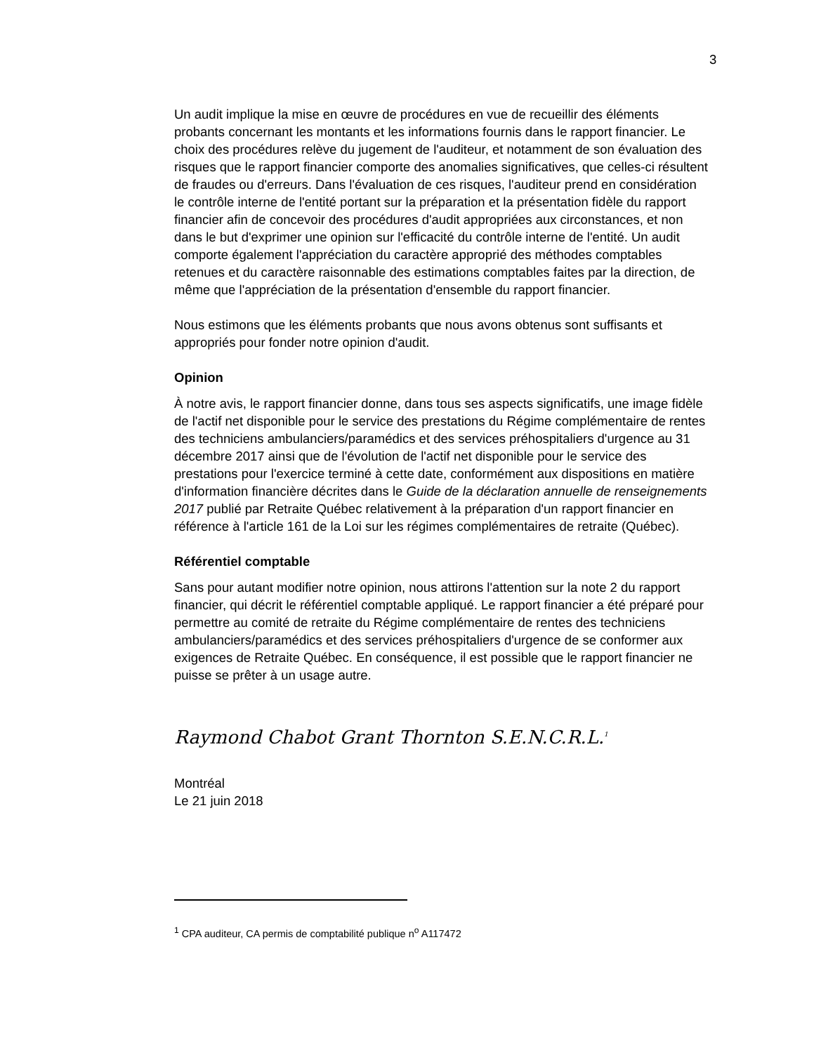3
Un audit implique la mise en œuvre de procédures en vue de recueillir des éléments probants concernant les montants et les informations fournis dans le rapport financier. Le choix des procédures relève du jugement de l'auditeur, et notamment de son évaluation des risques que le rapport financier comporte des anomalies significatives, que celles-ci résultent de fraudes ou d'erreurs. Dans l'évaluation de ces risques, l'auditeur prend en considération le contrôle interne de l'entité portant sur la préparation et la présentation fidèle du rapport financier afin de concevoir des procédures d'audit appropriées aux circonstances, et non dans le but d'exprimer une opinion sur l'efficacité du contrôle interne de l'entité. Un audit comporte également l'appréciation du caractère approprié des méthodes comptables retenues et du caractère raisonnable des estimations comptables faites par la direction, de même que l'appréciation de la présentation d'ensemble du rapport financier.
Nous estimons que les éléments probants que nous avons obtenus sont suffisants et appropriés pour fonder notre opinion d'audit.
Opinion
À notre avis, le rapport financier donne, dans tous ses aspects significatifs, une image fidèle de l'actif net disponible pour le service des prestations du Régime complémentaire de rentes des techniciens ambulanciers/paramédics et des services préhospitaliers d'urgence au 31 décembre 2017 ainsi que de l'évolution de l'actif net disponible pour le service des prestations pour l'exercice terminé à cette date, conformément aux dispositions en matière d'information financière décrites dans le Guide de la déclaration annuelle de renseignements 2017 publié par Retraite Québec relativement à la préparation d'un rapport financier en référence à l'article 161 de la Loi sur les régimes complémentaires de retraite (Québec).
Référentiel comptable
Sans pour autant modifier notre opinion, nous attirons l'attention sur la note 2 du rapport financier, qui décrit le référentiel comptable appliqué. Le rapport financier a été préparé pour permettre au comité de retraite du Régime complémentaire de rentes des techniciens ambulanciers/paramédics et des services préhospitaliers d'urgence de se conformer aux exigences de Retraite Québec. En conséquence, il est possible que le rapport financier ne puisse se prêter à un usage autre.
Raymond Chabot Grant Thornton S.E.N.C.R.L.<sup>1</sup>
Montréal
Le 21 juin 2018
<sup>1</sup> CPA auditeur, CA permis de comptabilité publique n<sup>o</sup> A117472